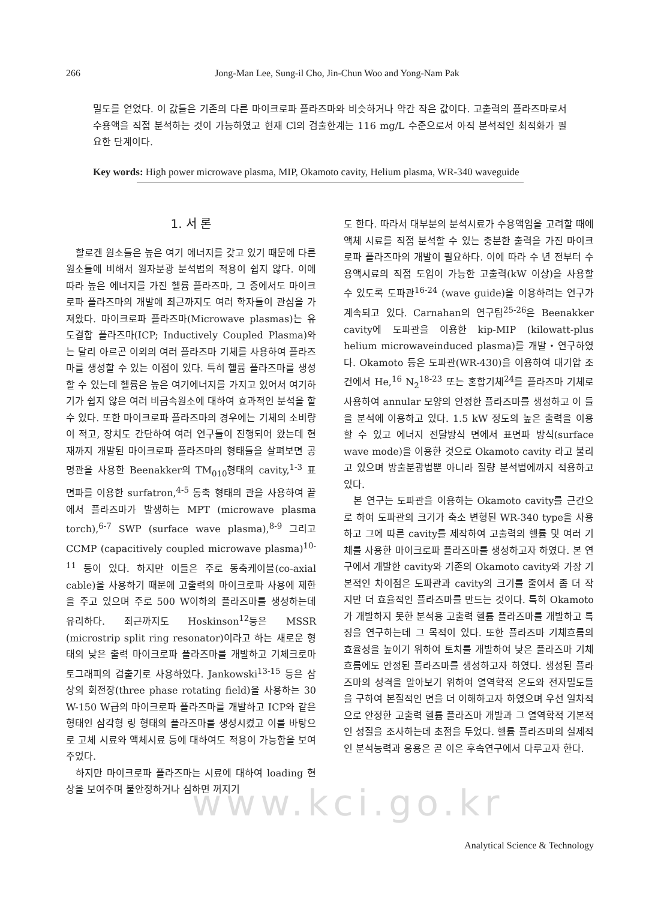266 Jong-Man Lee, Sung-il Cho, Jin-Chun Woo and Yong-Nam Pak
밀도를 얻었다. 이 값들은 기존의 다른 마이크로파 플라즈마와 비슷하거나 약간 작은 값이다. 고출력의 플라즈마로서 수용액을 직접 분석하는 것이 가능하였고 현재 Cl의 검출한계는 116 mg/L 수준으로서 아직 분석적인 최적화가 필요한 단계이다.
Key words: High power microwave plasma, MIP, Okamoto cavity, Helium plasma, WR-340 waveguide
www.kci.go.kr
1. 서 론
할로겐 원소들은 높은 여기 에너지를 갖고 있기 때문에 다른 원소들에 비해서 원자분광 분석법의 적용이 쉽지 않다. 이에 따라 높은 에너지를 가진 헬륨 플라즈마, 그 중에서도 마이크로파 플라즈마의 개발에 최근까지도 여러 학자들이 관심을 가져왔다. 마이크로파 플라즈마(Microwave plasmas)는 유도결합 플라즈마(ICP; Inductively Coupled Plasma)와는 달리 아르곤 이외의 여러 플라즈마 기체를 사용하여 플라즈마를 생성할 수 있는 이점이 있다. 특히 헬륨 플라즈마를 생성할 수 있는데 헬륨은 높은 여기에너지를 가지고 있어서 여기하기가 쉽지 않은 여러 비금속원소에 대하여 효과적인 분석을 할 수 있다. 또한 마이크로파 플라즈마의 경우에는 기체의 소비량이 적고, 장치도 간단하여 여러 연구들이 진행되어 왔는데 현재까지 개발된 마이크로파 플라즈마의 형태들을 살펴보면 공명관을 사용한 Beenakker의 TM<sub>010</sub>형태의 cavity,<sup>1-3</sup> 표면파를 이용한 surfatron,<sup>4-5</sup> 동축 형태의 관을 사용하여 끝에서 플라즈마가 발생하는 MPT (microwave plasma torch),<sup>6-7</sup> SWP (surface wave plasma),<sup>8-9</sup> 그리고 CCMP (capacitively coupled microwave plasma)<sup>10-11</sup> 등이 있다. 하지만 이들은 주로 동축케이블(co-axial cable)을 사용하기 때문에 고출력의 마이크로파 사용에 제한을 주고 있으며 주로 500 W이하의 플라즈마를 생성하는데 유리하다. 최근까지도 Hoskinson<sup>12</sup>등은 MSSR (microstrip split ring resonator)이라고 하는 새로운 형태의 낮은 출력 마이크로파 플라즈마를 개발하고 기체크로마토그래피의 검출기로 사용하였다. Jankowski<sup>13-15</sup> 등은 삼상의 회전장(three phase rotating field)을 사용하는 30 W-150 W급의 마이크로파 플라즈마를 개발하고 ICP와 같은 형태인 삼각형 링 형태의 플라즈마를 생성시켰고 이를 바탕으로 고체 시료와 액체시료 등에 대하여도 적용이 가능함을 보여주었다.
하지만 마이크로파 플라즈마는 시료에 대하여 loading 현상을 보여주며 불안정하거나 심하면 꺼지기
도 한다. 따라서 대부분의 분석시료가 수용액임을 고려할 때에 액체 시료를 직접 분석할 수 있는 충분한 출력을 가진 마이크로파 플라즈마의 개발이 필요하다. 이에 따라 수 년 전부터 수용액시료의 직접 도입이 가능한 고출력(kW 이상)을 사용할 수 있도록 도파관<sup>16-24</sup> (wave guide)을 이용하려는 연구가 계속되고 있다. Carnahan의 연구팀<sup>25-26</sup>은 Beenakker cavity에 도파관을 이용한 kip-MIP (kilowatt-plus helium microwaveinduced plasma)를 개발・연구하였다. Okamoto 등은 도파관(WR-430)을 이용하여 대기압 조건에서 He,<sup>16</sup> N<sub>2</sub><sup>18-23</sup> 또는 혼합기체<sup>24</sup>를 플라즈마 기체로 사용하여 annular 모양의 안정한 플라즈마를 생성하고 이 들을 분석에 이용하고 있다. 1.5 kW 정도의 높은 출력을 이용할 수 있고 에너지 전달방식 면에서 표면파 방식(surface wave mode)을 이용한 것으로 Okamoto cavity 라고 불리고 있으며 방출분광법뿐 아니라 질량 분석법에까지 적용하고 있다.
본 연구는 도파관을 이용하는 Okamoto cavity를 근간으로 하여 도파관의 크기가 축소 변형된 WR-340 type을 사용하고 그에 따른 cavity를 제작하여 고출력의 헬륨 및 여러 기체를 사용한 마이크로파 플라즈마를 생성하고자 하였다. 본 연구에서 개발한 cavity와 기존의 Okamoto cavity와 가장 기본적인 차이점은 도파관과 cavity의 크기를 줄여서 좀 더 작지만 더 효율적인 플라즈마를 만드는 것이다. 특히 Okamoto가 개발하지 못한 분석용 고출력 헬륨 플라즈마를 개발하고 특징을 연구하는데 그 목적이 있다. 또한 플라즈마 기체흐름의 효율성을 높이기 위하여 토치를 개발하여 낮은 플라즈마 기체흐름에도 안정된 플라즈마를 생성하고자 하였다. 생성된 플라즈마의 성격을 알아보기 위하여 열역학적 온도와 전자밀도들을 구하여 본질적인 면을 더 이해하고자 하였으며 우선 일차적으로 안정한 고출력 헬륨 플라즈마 개발과 그 열역학적 기본적인 성질을 조사하는데 초점을 두었다. 헬륨 플라즈마의 실제적인 분석능력과 응용은 곧 이은 후속연구에서 다루고자 한다.
Analytical Science & Technology